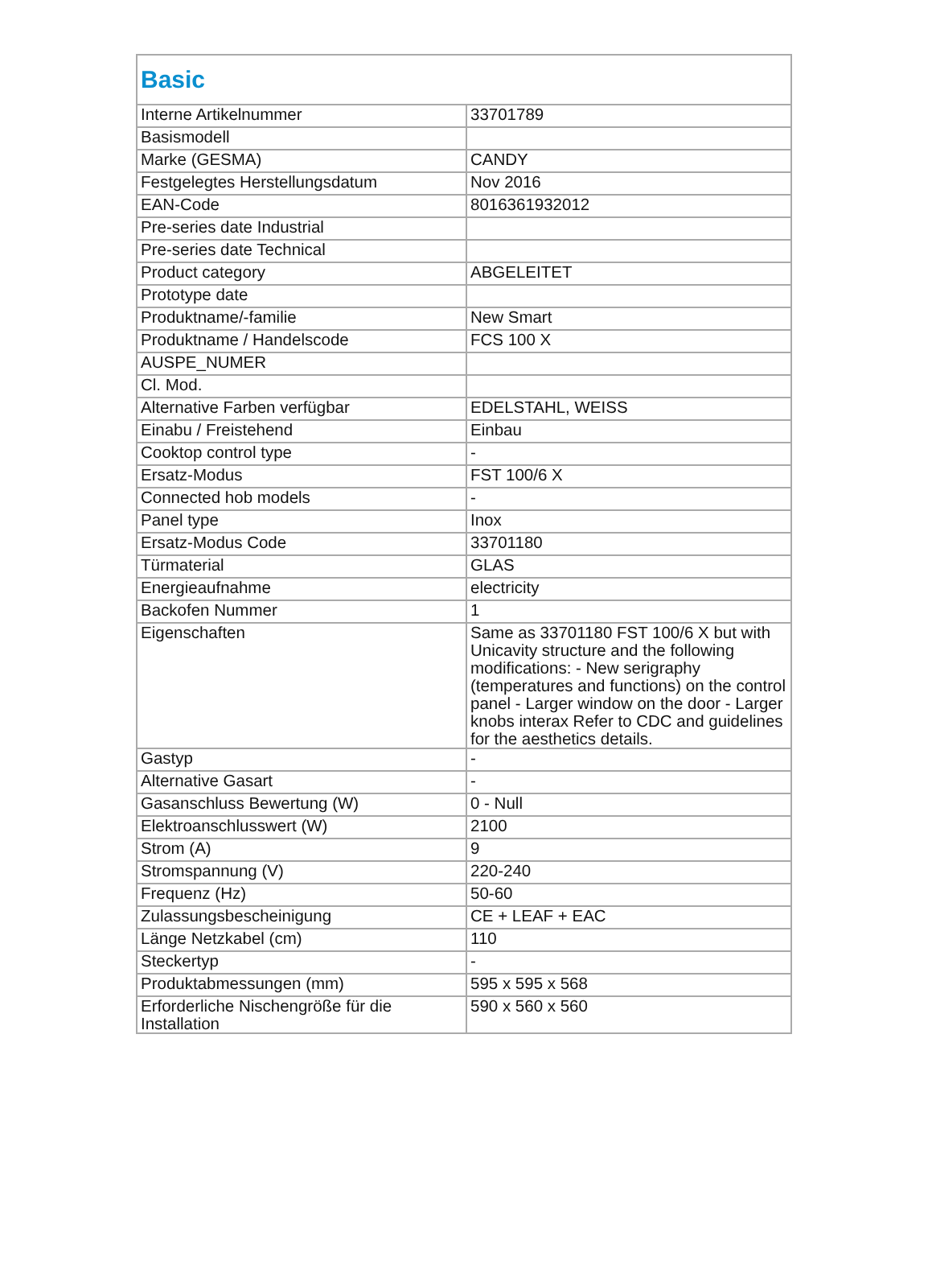| Basic | |
| --- | --- |
| Interne Artikelnummer | 33701789 |
| Basismodell | |
| Marke (GESMA) | CANDY |
| Festgelegtes Herstellungsdatum | Nov 2016 |
| EAN-Code | 8016361932012 |
| Pre-series date Industrial | |
| Pre-series date Technical | |
| Product category | ABGELEITET |
| Prototype date | |
| Produktname/-familie | New Smart |
| Produktname / Handelscode | FCS 100 X |
| AUSPE_NUMER | |
| Cl. Mod. | |
| Alternative Farben verfügbar | EDELSTAHL, WEISS |
| Einabu / Freistehend | Einbau |
| Cooktop control type | - |
| Ersatz-Modus | FST 100/6 X |
| Connected hob models | - |
| Panel type | Inox |
| Ersatz-Modus Code | 33701180 |
| Türmaterial | GLAS |
| Energieaufnahme | electricity |
| Backofen Nummer | 1 |
| Eigenschaften | Same as 33701180 FST 100/6 X but with Unicavity structure and the following modifications: - New serigraphy (temperatures and functions) on the control panel - Larger window on the door - Larger knobs interax Refer to CDC and guidelines for the aesthetics details. |
| Gastyp | - |
| Alternative Gasart | - |
| Gasanschluss Bewertung (W) | 0 - Null |
| Elektroanschlusswert (W) | 2100 |
| Strom (A) | 9 |
| Stromspannung (V) | 220-240 |
| Frequenz (Hz) | 50-60 |
| Zulassungsbescheinigung | CE + LEAF + EAC |
| Länge Netzkabel (cm) | 110 |
| Steckertyp | - |
| Produktabmessungen (mm) | 595 x 595 x 568 |
| Erforderliche Nischengröße für die Installation | 590 x 560 x 560 |